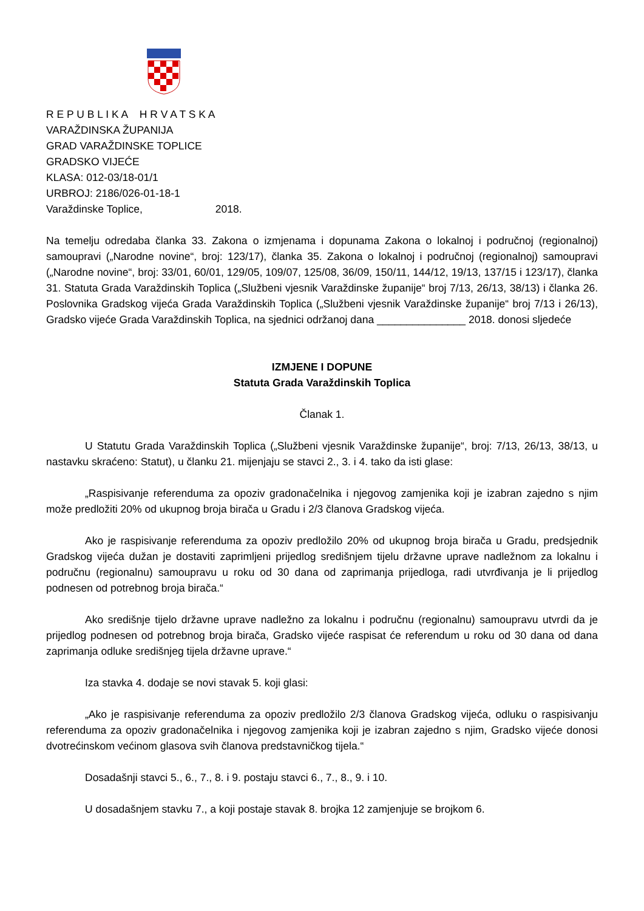R E P U B L I K A H R V A T S K A
VARAŽDINSKA ŽUPANIJA
GRAD VARAŽDINSKE TOPLICE
GRADSKO VIJEĆE
KLASA: 012-03/18-01/1
URBROJ: 2186/026-01-18-1
Varaždinske Toplice, 2018.
Na temelju odredaba članka 33. Zakona o izmjenama i dopunama Zakona o lokalnoj i područnoj (regionalnoj) samoupravi („Narodne novine“, broj: 123/17), članka 35. Zakona o lokalnoj i područnoj (regionalnoj) samoupravi („Narodne novine“, broj: 33/01, 60/01, 129/05, 109/07, 125/08, 36/09, 150/11, 144/12, 19/13, 137/15 i 123/17), članka 31. Statuta Grada Varaždinskih Toplica („Službeni vjesnik Varaždinske županije“ broj 7/13, 26/13, 38/13) i članka 26. Poslovnika Gradskog vijeća Grada Varaždinskih Toplica („Službeni vjesnik Varaždinske županije“ broj 7/13 i 26/13), Gradsko vijeće Grada Varaždinskih Toplica, na sjednici održanoj dana _______________ 2018. donosi sljedeće
IZMJENE I DOPUNE
Statuta Grada Varaždinskih Toplica
Članak 1.
U Statutu Grada Varaždinskih Toplica („Službeni vjesnik Varaždinske županije“, broj: 7/13, 26/13, 38/13, u nastavku skraćeno: Statut), u članku 21. mijenjaju se stavci 2., 3. i 4. tako da isti glase:
„Raspisivanje referenduma za opoziv gradonačelnika i njegovog zamjenika koji je izabran zajedno s njim može predložiti 20% od ukupnog broja birača u Gradu i 2/3 članova Gradskog vijeća.
Ako je raspisivanje referenduma za opoziv predložilo 20% od ukupnog broja birača u Gradu, predsjednik Gradskog vijeća dužan je dostaviti zaprimljeni prijedlog središnjem tijelu državne uprave nadležnom za lokalnu i područnu (regionalnu) samoupravu u roku od 30 dana od zaprimanja prijedloga, radi utvrđivanja je li prijedlog podnesen od potrebnog broja birača.“
Ako središnje tijelo državne uprave nadležno za lokalnu i područnu (regionalnu) samoupravu utvrdi da je prijedlog podnesen od potrebnog broja birača, Gradsko vijeće raspisat će referendum u roku od 30 dana od dana zaprimanja odluke središnjeg tijela državne uprave.“
Iza stavka 4. dodaje se novi stavak 5. koji glasi:
„Ako je raspisivanje referenduma za opoziv predložilo 2/3 članova Gradskog vijeća, odluku o raspisivanju referenduma za opoziv gradonačelnika i njegovog zamjenika koji je izabran zajedno s njim, Gradsko vijeće donosi dvotrećinskom većinom glasova svih članova predstavničkog tijela.“
Dosadašnji stavci 5., 6., 7., 8. i 9. postaju stavci 6., 7., 8., 9. i 10.
U dosadašnjem stavku 7., a koji postaje stavak 8. brojka 12 zamjenjuje se brojkom 6.